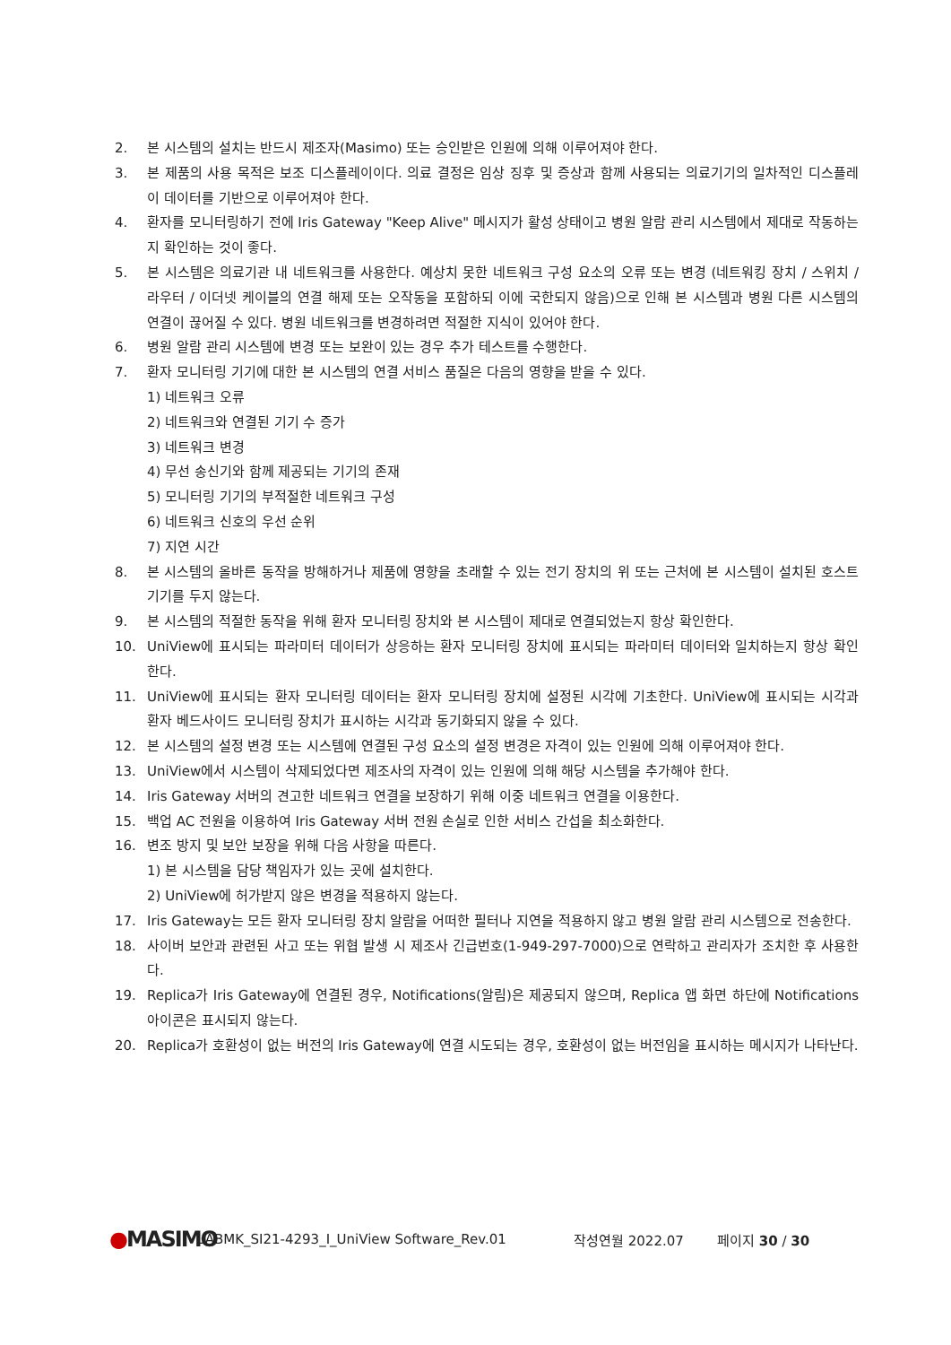2. 본 시스템의 설치는 반드시 제조자(Masimo) 또는 승인받은 인원에 의해 이루어져야 한다.
3. 본 제품의 사용 목적은 보조 디스플레이이다. 의료 결정은 임상 징후 및 증상과 함께 사용되는 의료기기의 일차적인 디스플레이 데이터를 기반으로 이루어져야 한다.
4. 환자를 모니터링하기 전에 Iris Gateway "Keep Alive" 메시지가 활성 상태이고 병원 알람 관리 시스템에서 제대로 작동하는지 확인하는 것이 좋다.
5. 본 시스템은 의료기관 내 네트워크를 사용한다. 예상치 못한 네트워크 구성 요소의 오류 또는 변경 (네트워킹 장치 / 스위치 / 라우터 / 이더넷 케이블의 연결 해제 또는 오작동을 포함하되 이에 국한되지 않음)으로 인해 본 시스템과 병원 다른 시스템의 연결이 끊어질 수 있다. 병원 네트워크를 변경하려면 적절한 지식이 있어야 한다.
6. 병원 알람 관리 시스템에 변경 또는 보완이 있는 경우 추가 테스트를 수행한다.
7. 환자 모니터링 기기에 대한 본 시스템의 연결 서비스 품질은 다음의 영향을 받을 수 있다.
1) 네트워크 오류
2) 네트워크와 연결된 기기 수 증가
3) 네트워크 변경
4) 무선 송신기와 함께 제공되는 기기의 존재
5) 모니터링 기기의 부적절한 네트워크 구성
6) 네트워크 신호의 우선 순위
7) 지연 시간
8. 본 시스템의 올바른 동작을 방해하거나 제품에 영향을 초래할 수 있는 전기 장치의 위 또는 근처에 본 시스템이 설치된 호스트 기기를 두지 않는다.
9. 본 시스템의 적절한 동작을 위해 환자 모니터링 장치와 본 시스템이 제대로 연결되었는지 항상 확인한다.
10. UniView에 표시되는 파라미터 데이터가 상응하는 환자 모니터링 장치에 표시되는 파라미터 데이터와 일치하는지 항상 확인한다.
11. UniView에 표시되는 환자 모니터링 데이터는 환자 모니터링 장치에 설정된 시각에 기초한다. UniView에 표시되는 시각과 환자 베드사이드 모니터링 장치가 표시하는 시각과 동기화되지 않을 수 있다.
12. 본 시스템의 설정 변경 또는 시스템에 연결된 구성 요소의 설정 변경은 자격이 있는 인원에 의해 이루어져야 한다.
13. UniView에서 시스템이 삭제되었다면 제조사의 자격이 있는 인원에 의해 해당 시스템을 추가해야 한다.
14. Iris Gateway 서버의 견고한 네트워크 연결을 보장하기 위해 이중 네트워크 연결을 이용한다.
15. 백업 AC 전원을 이용하여 Iris Gateway 서버 전원 손실로 인한 서비스 간섭을 최소화한다.
16. 변조 방지 및 보안 보장을 위해 다음 사항을 따른다.
1) 본 시스템을 담당 책임자가 있는 곳에 설치한다.
2) UniView에 허가받지 않은 변경을 적용하지 않는다.
17. Iris Gateway는 모든 환자 모니터링 장치 알람을 어떠한 필터나 지연을 적용하지 않고 병원 알람 관리 시스템으로 전송한다.
18. 사이버 보안과 관련된 사고 또는 위협 발생 시 제조사 긴급번호(1-949-297-7000)으로 연락하고 관리자가 조치한 후 사용한다.
19. Replica가 Iris Gateway에 연결된 경우, Notifications(알림)은 제공되지 않으며, Replica 앱 화면 하단에 Notifications 아이콘은 표시되지 않는다.
20. Replica가 호환성이 없는 버전의 Iris Gateway에 연결 시도되는 경우, 호환성이 없는 버전임을 표시하는 메시지가 나타난다.
●MASIMO
LABMK_SI21-4293_I_UniView Software_Rev.01 작성연월 2022.07 페이지 30 / 30